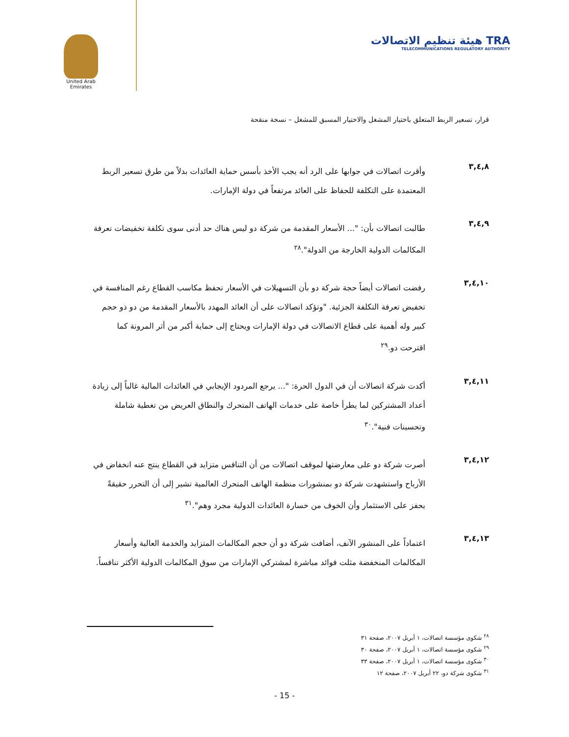United Arab Emirates
TRA هيئة تنظيم الاتصالات
TELECOMMUNICATIONS REGULATORY AUTHORITY
قرار، تسعير الربط المتعلق باختيار المشغل والاختيار المسبق للمشغل – نسخة منقحة
٣,٤,٨
وأقرت اتصالات في جوابها على الرد أنه يجب الأخذ بأسس حماية العائدات بدلاً من طرق تسعير الربط المعتمدة على التكلفة للحفاظ على العائد مرتفعاً في دولة الإمارات.
٣,٤,٩
طالبت اتصالات بأن: "... الأسعار المقدمة من شركة دو ليس هناك حد أدنى سوى تكلفة تخفيضات تعرفة المكالمات الدولية الخارجة من الدولة".<sup>٢٨</sup>
٣,٤,١٠
رفضت اتصالات أيضاً حجة شركة دو بأن التسهيلات في الأسعار تحفظ مكاسب القطاع رغم المنافسة في تخفيض تعرفة التكلفة الجزئية. "وتؤكد اتصالات على أن العائد المهدد بالأسعار المقدمة من دو ذو حجم كبير وله أهمية على قطاع الاتصالات في دولة الإمارات ويحتاج إلى حماية أكبر من أثر المرونة كما اقترحت دو.<sup>٢٩</sup>
٣,٤,١١
أكدت شركة اتصالات أن في الدول الحرة: "... يرجع المردود الإيجابي في العائدات المالية غالباً إلى زيادة أعداد المشتركين لما يطرأ خاصة على خدمات الهاتف المتحرك والنطاق العريض من تغطية شاملة وتحسينات فنية".<sup>٣٠</sup>
٣,٤,١٢
أصرت شركة دو على معارضتها لموقف اتصالات من أن التنافس متزايد في القطاع ينتج عنه انخفاض في الأرباح واستشهدت شركة دو بمنشورات منظمة الهاتف المتحرك العالمية تشير إلى أن التحرر حقيقةً يحفز على الاستثمار وأن الخوف من خسارة العائدات الدولية مجرد وهم".<sup>٣١</sup>
٣,٤,١٣
اعتماداً على المنشور الآنف، أضافت شركة دو أن حجم المكالمات المتزايد والخدمة العالية وأسعار المكالمات المنخفضة مثلت فوائد مباشرة لمشتركي الإمارات من سوق المكالمات الدولية الأكثر تنافساً.
<sup>٢٨</sup> شكوى مؤسسة اتصالات، ١ أبريل ٢٠٠٧، صفحة ٣١
<sup>٢٩</sup> شكوى مؤسسة اتصالات، ١ أبريل ٢٠٠٧، صفحة ٣٠
<sup>٣٠</sup> شكوى مؤسسة اتصالات، ١ أبريل ٢٠٠٧، صفحة ٣٣
<sup>٣١</sup> شكوى شركة دو، ٢٢ أبريل ٢٠٠٧، صفحة ١٢
- 15 -